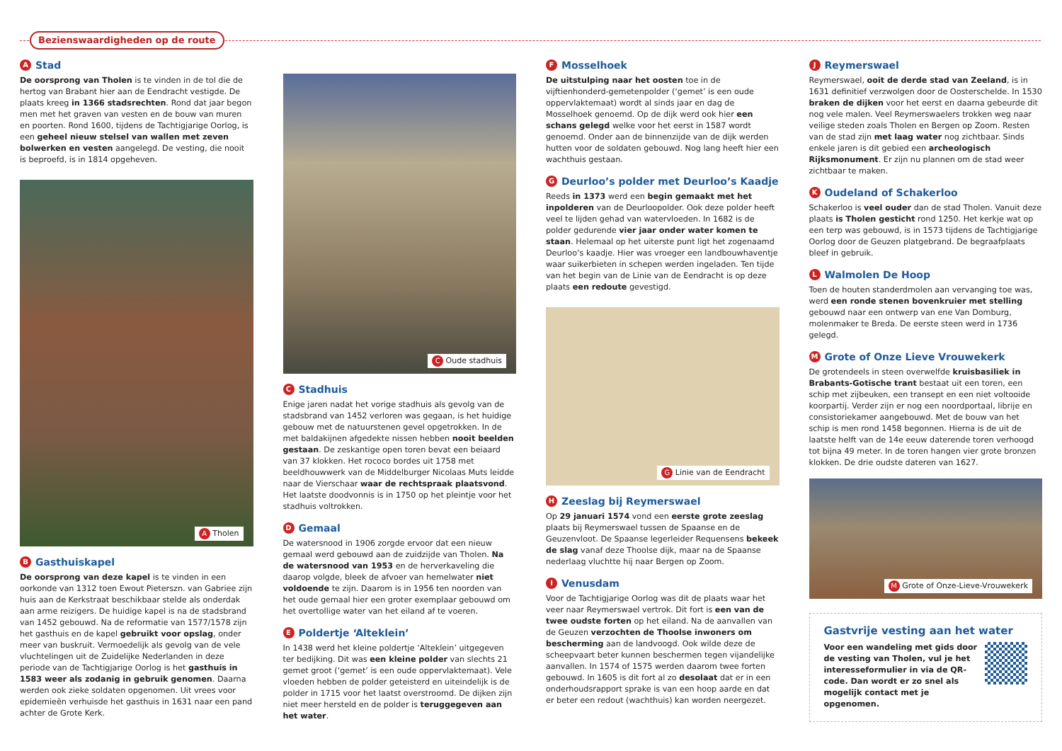Bezienswaardigheden op de route
A Stad
De oorsprong van Tholen is te vinden in de tol die de hertog van Brabant hier aan de Eendracht vestigde. De plaats kreeg in 1366 stadsrechten. Rond dat jaar begon men met het graven van vesten en de bouw van muren en poorten. Rond 1600, tijdens de Tachtigjarige Oorlog, is een geheel nieuw stelsel van wallen met zeven bolwerken en vesten aangelegd. De vesting, die nooit is beproefd, is in 1814 opgeheven.
A Tholen
B Gasthuiskapel
De oorsprong van deze kapel is te vinden in een oorkonde van 1312 toen Ewout Pieterszn. van Gabriee zijn huis aan de Kerkstraat beschikbaar stelde als onderdak aan arme reizigers. De huidige kapel is na de stadsbrand van 1452 gebouwd. Na de reformatie van 1577/1578 zijn het gasthuis en de kapel gebruikt voor opslag, onder meer van buskruit. Vermoedelijk als gevolg van de vele vluchtelingen uit de Zuidelijke Nederlanden in deze periode van de Tachtigjarige Oorlog is het gasthuis in 1583 weer als zodanig in gebruik genomen. Daarna werden ook zieke soldaten opgenomen. Uit vrees voor epidemieën verhuisde het gasthuis in 1631 naar een pand achter de Grote Kerk.
C Oude stadhuis
C Stadhuis
Enige jaren nadat het vorige stadhuis als gevolg van de stadsbrand van 1452 verloren was gegaan, is het huidige gebouw met de natuurstenen gevel opgetrokken. In de met baldakijnen afgedekte nissen hebben nooit beelden gestaan. De zeskantige open toren bevat een beiaard van 37 klokken. Het rococo bordes uit 1758 met beeldhouwwerk van de Middelburger Nicolaas Muts leidde naar de Vierschaar waar de rechtspraak plaatsvond. Het laatste doodvonnis is in 1750 op het pleintje voor het stadhuis voltrokken.
D Gemaal
De watersnood in 1906 zorgde ervoor dat een nieuw gemaal werd gebouwd aan de zuidzijde van Tholen. Na de watersnood van 1953 en de herverkaveling die daarop volgde, bleek de afvoer van hemelwater niet voldoende te zijn. Daarom is in 1956 ten noorden van het oude gemaal hier een groter exemplaar gebouwd om het overtollige water van het eiland af te voeren.
E Poldertje ‘Alteklein’
In 1438 werd het kleine poldertje ‘Alteklein’ uitgegeven ter bedijking. Dit was een kleine polder van slechts 21 gemet groot (‘gemet’ is een oude oppervlaktemaat). Vele vloeden hebben de polder geteisterd en uiteindelijk is de polder in 1715 voor het laatst overstroomd. De dijken zijn niet meer hersteld en de polder is teruggegeven aan het water.
F Mosselhoek
De uitstulping naar het oosten toe in de vijftienhonderd-gemetenpolder (‘gemet’ is een oude oppervlaktemaat) wordt al sinds jaar en dag de Mosselhoek genoemd. Op de dijk werd ook hier een schans gelegd welke voor het eerst in 1587 wordt genoemd. Onder aan de binnenzijde van de dijk werden hutten voor de soldaten gebouwd. Nog lang heeft hier een wachthuis gestaan.
G Deurloo’s polder met Deurloo’s Kaadje
Reeds in 1373 werd een begin gemaakt met het inpolderen van de Deurloopolder. Ook deze polder heeft veel te lijden gehad van watervloeden. In 1682 is de polder gedurende vier jaar onder water komen te staan. Helemaal op het uiterste punt ligt het zogenaamd Deurloo’s kaadje. Hier was vroeger een landbouwhaventje waar suikerbieten in schepen werden ingeladen. Ten tijde van het begin van de Linie van de Eendracht is op deze plaats een redoute gevestigd.
G Linie van de Eendracht
H Zeeslag bij Reymerswael
Op 29 januari 1574 vond een eerste grote zeeslag plaats bij Reymerswael tussen de Spaanse en de Geuzenvloot. De Spaanse legerleider Requensens bekeek de slag vanaf deze Thoolse dijk, maar na de Spaanse nederlaag vluchtte hij naar Bergen op Zoom.
I Venusdam
Voor de Tachtigjarige Oorlog was dit de plaats waar het veer naar Reymerswael vertrok. Dit fort is een van de twee oudste forten op het eiland. Na de aanvallen van de Geuzen verzochten de Thoolse inwoners om bescherming aan de landvoogd. Ook wilde deze de scheepvaart beter kunnen beschermen tegen vijandelijke aanvallen. In 1574 of 1575 werden daarom twee forten gebouwd. In 1605 is dit fort al zo desolaat dat er in een onderhoudsrapport sprake is van een hoop aarde en dat er beter een redout (wachthuis) kan worden neergezet.
J Reymerswael
Reymerswael, ooit de derde stad van Zeeland, is in 1631 definitief verzwolgen door de Oosterschelde. In 1530 braken de dijken voor het eerst en daarna gebeurde dit nog vele malen. Veel Reymerswaelers trokken weg naar veilige steden zoals Tholen en Bergen op Zoom. Resten van de stad zijn met laag water nog zichtbaar. Sinds enkele jaren is dit gebied een archeologisch Rijksmonument. Er zijn nu plannen om de stad weer zichtbaar te maken.
K Oudeland of Schakerloo
Schakerloo is veel ouder dan de stad Tholen. Vanuit deze plaats is Tholen gesticht rond 1250. Het kerkje wat op een terp was gebouwd, is in 1573 tijdens de Tachtigjarige Oorlog door de Geuzen platgebrand. De begraafplaats bleef in gebruik.
L Walmolen De Hoop
Toen de houten standerdmolen aan vervanging toe was, werd een ronde stenen bovenkruier met stelling gebouwd naar een ontwerp van ene Van Domburg, molenmaker te Breda. De eerste steen werd in 1736 gelegd.
M Grote of Onze Lieve Vrouwekerk
De grotendeels in steen overwelfde kruisbasiliek in Brabants-Gotische trant bestaat uit een toren, een schip met zijbeuken, een transept en een niet voltooide koorpartij. Verder zijn er nog een noordportaal, librije en consistoriekamer aangebouwd. Met de bouw van het schip is men rond 1458 begonnen. Hierna is de uit de laatste helft van de 14e eeuw daterende toren verhoogd tot bijna 49 meter. In de toren hangen vier grote bronzen klokken. De drie oudste dateren van 1627.
M Grote of Onze-Lieve-Vrouwekerk
Gastvrije vesting aan het water
Voor een wandeling met gids door de vesting van Tholen, vul je het interesseformulier in via de QR-code. Dan wordt er zo snel als mogelijk contact met je opgenomen.